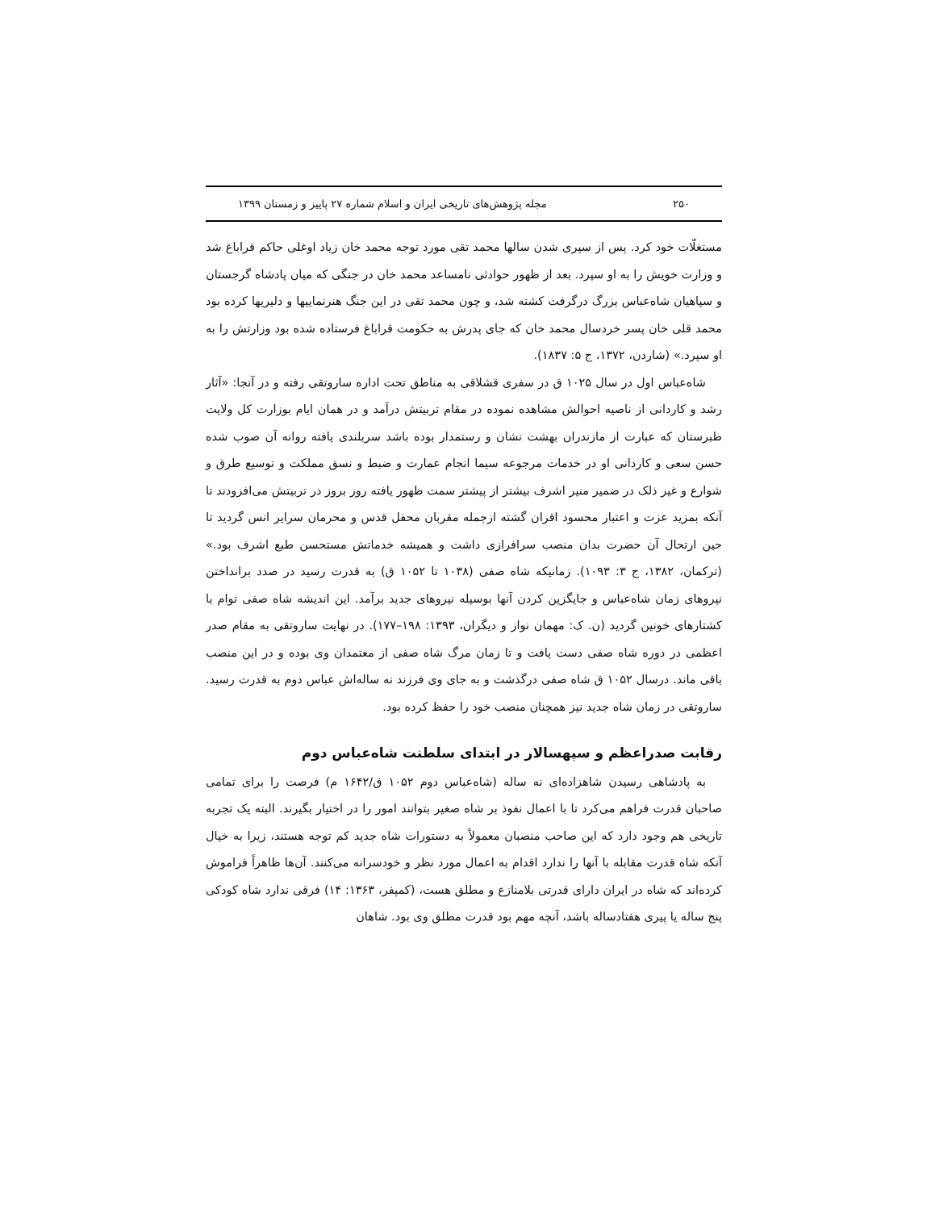۲۵۰ مجله پژوهش‌های تاریخی ایران و اسلام شماره ۲۷ پاییز و زمستان ۱۳۹۹
مستغلّات خود کرد. پس از سپری شدن سالها محمد تقی مورد توجه محمد خان زیاد اوغلی حاکم قراباغ شد و وزارت خویش را به او سپرد. بعد از ظهور حوادثی نامساعد محمد خان در جنگی که میان پادشاه گرجستان و سپاهیان شاه‌عباس بزرگ درگرفت کشته شد، و چون محمد تقی در این جنگ هنرنماییها و دلیریها کرده بود محمد قلی خان پسر خردسال محمد خان که جای پدرش به حکومت قراباغ فرستاده شده بود وزارتش را به او سپرد.» (شاردن، ۱۳۷۲، ج ۵: ۱۸۳۷).
شاه‌عباس اول در سال ۱۰۲۵ ق در سفری قشلاقی به مناطق تحت اداره ساروتقی رفته و در آنجا: «آثار رشد و کاردانی از ناصیه احوالش مشاهده نموده در مقام تربیتش درآمد و در همان ایام بوزارت کل ولایت طبرستان که عبارت از مازندران بهشت نشان و رستمدار بوده باشد سربلندی یافته روانه آن صوب شده حسن سعی و کاردانی او در خدمات مرجوعه سیما انجام عمارت و ضبط و نسق مملکت و توسیع طرق و شوارع و غیر ذلک در ضمیر منیر اشرف بیشتر از پیشتر سمت ظهور یافته روز بروز در تربیتش می‌افزودند تا آنکه بمزید عزت و اعتبار محسود اقران گشته ازجمله مقربان محفل قدس و محرمان سرایر انس گردید تا حین ارتحال آن حضرت بدان منصب سرافرازی داشت و همیشه خدماتش مستحسن طبع اشرف بود.» (ترکمان، ۱۳۸۲، ج ۳: ۱۰۹۳). زمانیکه شاه صفی (۱۰۳۸ تا ۱۰۵۲ ق) به قدرت رسید در صدد برانداختن نیروهای زمان شاه‌عباس و جایگزین کردن آنها بوسیله نیروهای جدید برآمد. این اندیشه شاه صفی توام با کشتارهای خونین گردید (ن. ک: مهمان نواز و دیگران، ۱۳۹۳: ۱۹۸–۱۷۷). در نهایت ساروتقی به مقام صدر اعظمی در دوره شاه صفی دست یافت و تا زمان مرگ شاه صفی از معتمدان وی بوده و در این منصب باقی ماند. درسال ۱۰۵۲ ق شاه صفی درگذشت و به جای وی فرزند نه ساله‌اش عباس دوم به قدرت رسید. ساروتقی در زمان شاه جدید نیز همچنان منصب خود را حفظ کرده بود.
رقابت صدراعظم و سپهسالار در ابتدای سلطنت شاه‌عباس دوم
به پادشاهی رسیدن شاهزاده‌ای نه ساله (شاه‌عباس دوم ۱۰۵۲ ق/۱۶۴۲ م) فرصت را برای تمامی صاحبان قدرت فراهم می‌کرد تا با اعمال نفوذ بر شاه صغیر بتوانند امور را در اختیار بگیرند. البته یک تجربه تاریخی هم وجود دارد که این صاحب منصبان معمولاً به دستورات شاه جدید کم توجه هستند، زیرا به خیال آنکه شاه قدرت مقابله با آنها را ندارد اقدام به اعمال مورد نظر و خودسرانه می‌کنند. آن‌ها ظاهراً فراموش کرده‌اند که شاه در ایران دارای قدرتی بلامنازع و مطلق هست، (کمپفر، ۱۳۶۳: ۱۴) فرقی ندارد شاه کودکی پنج ساله یا پیری هفتادساله باشد، آنچه مهم بود قدرت مطلق وی بود. شاهان